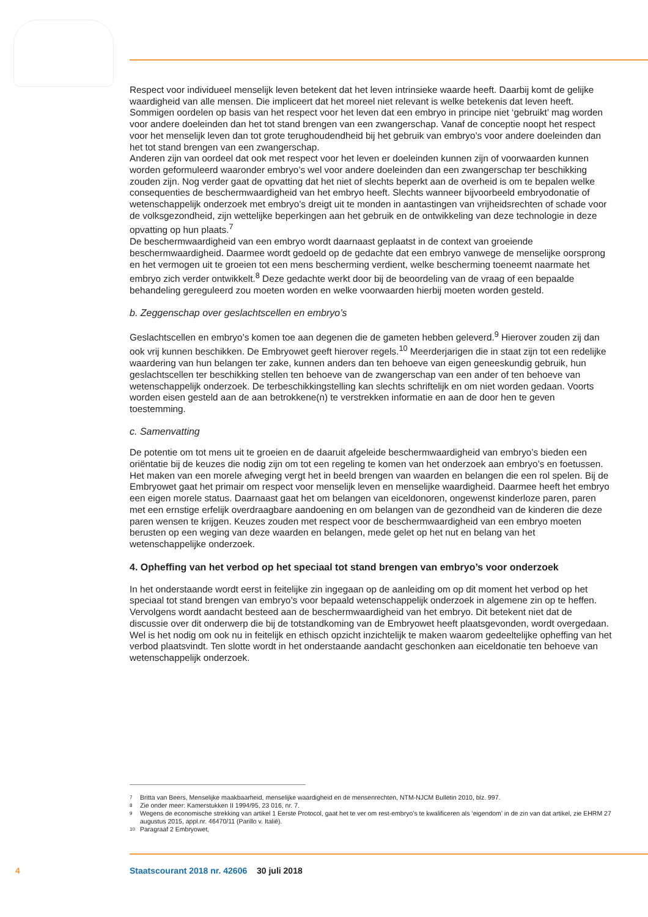Respect voor individueel menselijk leven betekent dat het leven intrinsieke waarde heeft. Daarbij komt de gelijke waardigheid van alle mensen. Die impliceert dat het moreel niet relevant is welke betekenis dat leven heeft. Sommigen oordelen op basis van het respect voor het leven dat een embryo in principe niet ‘gebruikt’ mag worden voor andere doeleinden dan het tot stand brengen van een zwangerschap. Vanaf de conceptie noopt het respect voor het menselijk leven dan tot grote terughoudendheid bij het gebruik van embryo’s voor andere doeleinden dan het tot stand brengen van een zwangerschap.
Anderen zijn van oordeel dat ook met respect voor het leven er doeleinden kunnen zijn of voorwaarden kunnen worden geformuleerd waaronder embryo’s wel voor andere doeleinden dan een zwangerschap ter beschikking zouden zijn. Nog verder gaat de opvatting dat het niet of slechts beperkt aan de overheid is om te bepalen welke consequenties de beschermwaardigheid van het embryo heeft. Slechts wanneer bijvoorbeeld embryodonatie of wetenschappelijk onderzoek met embryo’s dreigt uit te monden in aantastingen van vrijheidsrechten of schade voor de volksgezondheid, zijn wettelijke beperkingen aan het gebruik en de ontwikkeling van deze technologie in deze opvatting op hun plaats.<sup>7</sup>
De beschermwaardigheid van een embryo wordt daarnaast geplaatst in de context van groeiende beschermwaardigheid. Daarmee wordt gedoeld op de gedachte dat een embryo vanwege de menselijke oorsprong en het vermogen uit te groeien tot een mens bescherming verdient, welke bescherming toeneemt naarmate het embryo zich verder ontwikkelt.<sup>8</sup> Deze gedachte werkt door bij de beoordeling van de vraag of een bepaalde behandeling gereguleerd zou moeten worden en welke voorwaarden hierbij moeten worden gesteld.
b. Zeggenschap over geslachtscellen en embryo’s
Geslachtscellen en embryo’s komen toe aan degenen die de gameten hebben geleverd.<sup>9</sup> Hierover zouden zij dan ook vrij kunnen beschikken. De Embryowet geeft hierover regels.<sup>10</sup> Meerderjarigen die in staat zijn tot een redelijke waardering van hun belangen ter zake, kunnen anders dan ten behoeve van eigen geneeskundig gebruik, hun geslachtscellen ter beschikking stellen ten behoeve van de zwangerschap van een ander of ten behoeve van wetenschappelijk onderzoek. De terbeschikkingstelling kan slechts schriftelijk en om niet worden gedaan. Voorts worden eisen gesteld aan de aan betrokkene(n) te verstrekken informatie en aan de door hen te geven toestemming.
c. Samenvatting
De potentie om tot mens uit te groeien en de daaruit afgeleide beschermwaardigheid van embryo’s bieden een oriëntatie bij de keuzes die nodig zijn om tot een regeling te komen van het onderzoek aan embryo’s en foetussen. Het maken van een morele afweging vergt het in beeld brengen van waarden en belangen die een rol spelen. Bij de Embryowet gaat het primair om respect voor menselijk leven en menselijke waardigheid. Daarmee heeft het embryo een eigen morele status. Daarnaast gaat het om belangen van eiceldonoren, ongewenst kinderloze paren, paren met een ernstige erfelijk overdraagbare aandoening en om belangen van de gezondheid van de kinderen die deze paren wensen te krijgen. Keuzes zouden met respect voor de beschermwaardigheid van een embryo moeten berusten op een weging van deze waarden en belangen, mede gelet op het nut en belang van het wetenschappelijke onderzoek.
4. Opheffing van het verbod op het speciaal tot stand brengen van embryo’s voor onderzoek
In het onderstaande wordt eerst in feitelijke zin ingegaan op de aanleiding om op dit moment het verbod op het speciaal tot stand brengen van embryo’s voor bepaald wetenschappelijk onderzoek in algemene zin op te heffen. Vervolgens wordt aandacht besteed aan de beschermwaardigheid van het embryo. Dit betekent niet dat de discussie over dit onderwerp die bij de totstandkoming van de Embryowet heeft plaatsgevonden, wordt overgedaan. Wel is het nodig om ook nu in feitelijk en ethisch opzicht inzichtelijk te maken waarom gedeeltelijke opheffing van het verbod plaatsvindt. Ten slotte wordt in het onderstaande aandacht geschonken aan eiceldonatie ten behoeve van wetenschappelijk onderzoek.
7 Britta van Beers, Menselijke maakbaarheid, menselijke waardigheid en de mensenrechten, NTM-NJCM Bulletin 2010, blz. 997.
8 Zie onder meer: Kamerstukken II 1994/95, 23 016, nr. 7.
9 Wegens de economische strekking van artikel 1 Eerste Protocol, gaat het te ver om rest-embryo’s te kwalificeren als ‘eigendom’ in de zin van dat artikel, zie EHRM 27 augustus 2015, appl.nr. 46470/11 (Parillo v. Italië).
10 Paragraaf 2 Embryowet,
4 Staatscourant 2018 nr. 42606 30 juli 2018